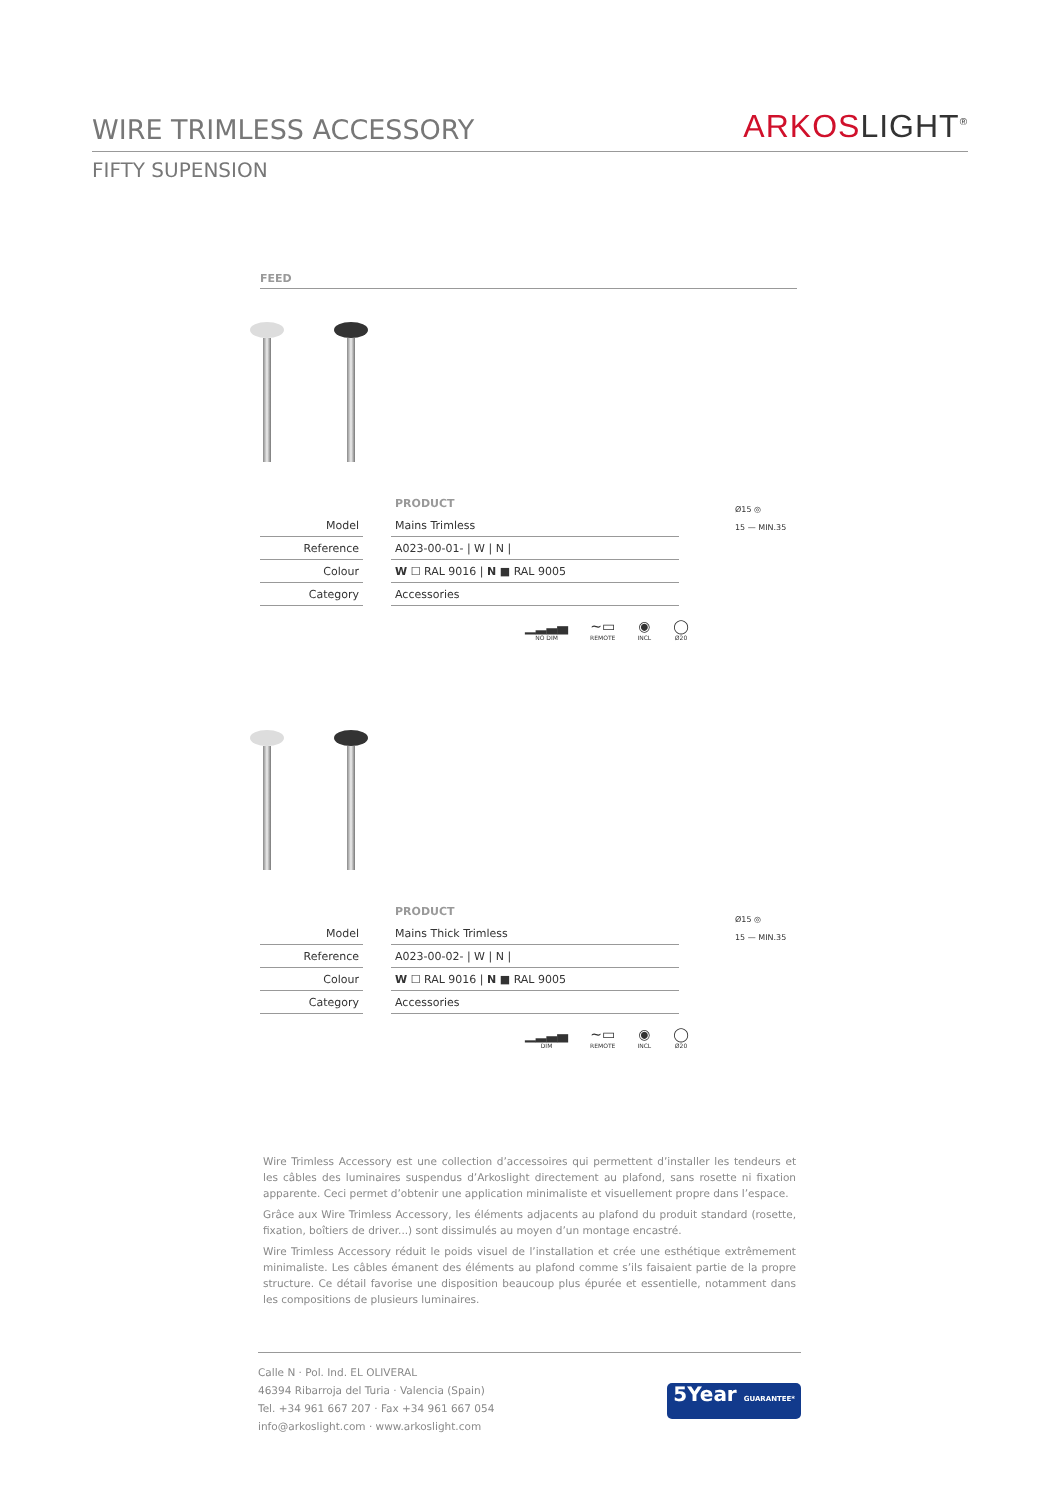WIRE TRIMLESS ACCESSORY
ARKOSLIGHT<sup>®</sup>
FIFTY SUPENSION
FEED
| | | PRODUCT |
| Model | | Mains Trimless |
| Reference | | A023-00-01- / W / N / |
| Colour | | W ☐ RAL 9016 / N ■ RAL 9005 |
| Category | | Accessories |
▁▂▃▄
NO DIM
~▭
REMOTE
◉
INCL
◯
Ø20
Ø15 ◎
15 — MIN.35
| | | PRODUCT |
| Model | | Mains Thick Trimless |
| Reference | | A023-00-02- / W / N / |
| Colour | | W ☐ RAL 9016 / N ■ RAL 9005 |
| Category | | Accessories |
▁▂▃▄
DIM
~▭
REMOTE
◉
INCL
◯
Ø20
Ø15 ◎
15 — MIN.35
Wire Trimless Accessory est une collection d’accessoires qui permettent d’installer les tendeurs et les câbles des luminaires suspendus d’Arkoslight directement au plafond, sans rosette ni fixation apparente. Ceci permet d’obtenir une application minimaliste et visuellement propre dans l’espace.
Grâce aux Wire Trimless Accessory, les éléments adjacents au plafond du produit standard (rosette, fixation, boîtiers de driver...) sont dissimulés au moyen d’un montage encastré.
Wire Trimless Accessory réduit le poids visuel de l’installation et crée une esthétique extrêmement minimaliste. Les câbles émanent des éléments au plafond comme s’ils faisaient partie de la propre structure. Ce détail favorise une disposition beaucoup plus épurée et essentielle, notamment dans les compositions de plusieurs luminaires.
Calle N · Pol. Ind. EL OLIVERAL
46394 Ribarroja del Turia · Valencia (Spain)
Tel. +34 961 667 207 · Fax +34 961 667 054
info@arkoslight.com · www.arkoslight.com
5Year GUARANTEE*